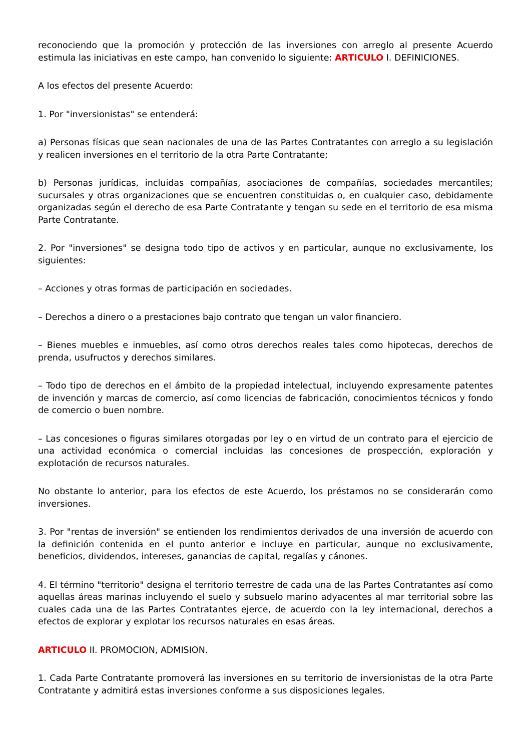reconociendo que la promoción y protección de las inversiones con arreglo al presente Acuerdo estimula las iniciativas en este campo, han convenido lo siguiente: ARTICULO I. DEFINICIONES.
A los efectos del presente Acuerdo:
1. Por "inversionistas" se entenderá:
a) Personas físicas que sean nacionales de una de las Partes Contratantes con arreglo a su legislación y realicen inversiones en el territorio de la otra Parte Contratante;
b) Personas jurídicas, incluidas compañías, asociaciones de compañías, sociedades mercantiles; sucursales y otras organizaciones que se encuentren constituidas o, en cualquier caso, debidamente organizadas según el derecho de esa Parte Contratante y tengan su sede en el territorio de esa misma Parte Contratante.
2. Por "inversiones" se designa todo tipo de activos y en particular, aunque no exclusivamente, los siguientes:
– Acciones y otras formas de participación en sociedades.
– Derechos a dinero o a prestaciones bajo contrato que tengan un valor financiero.
– Bienes muebles e inmuebles, así como otros derechos reales tales como hipotecas, derechos de prenda, usufructos y derechos similares.
– Todo tipo de derechos en el ámbito de la propiedad intelectual, incluyendo expresamente patentes de invención y marcas de comercio, así como licencias de fabricación, conocimientos técnicos y fondo de comercio o buen nombre.
– Las concesiones o figuras similares otorgadas por ley o en virtud de un contrato para el ejercicio de una actividad económica o comercial incluidas las concesiones de prospección, exploración y explotación de recursos naturales.
No obstante lo anterior, para los efectos de este Acuerdo, los préstamos no se considerarán como inversiones.
3. Por "rentas de inversión" se entienden los rendimientos derivados de una inversión de acuerdo con la definición contenida en el punto anterior e incluye en particular, aunque no exclusivamente, beneficios, dividendos, intereses, ganancias de capital, regalías y cánones.
4. El término "territorio" designa el territorio terrestre de cada una de las Partes Contratantes así como aquellas áreas marinas incluyendo el suelo y subsuelo marino adyacentes al mar territorial sobre las cuales cada una de las Partes Contratantes ejerce, de acuerdo con la ley internacional, derechos a efectos de explorar y explotar los recursos naturales en esas áreas.
ARTICULO II. PROMOCION, ADMISION.
1. Cada Parte Contratante promoverá las inversiones en su territorio de inversionistas de la otra Parte Contratante y admitirá estas inversiones conforme a sus disposiciones legales.